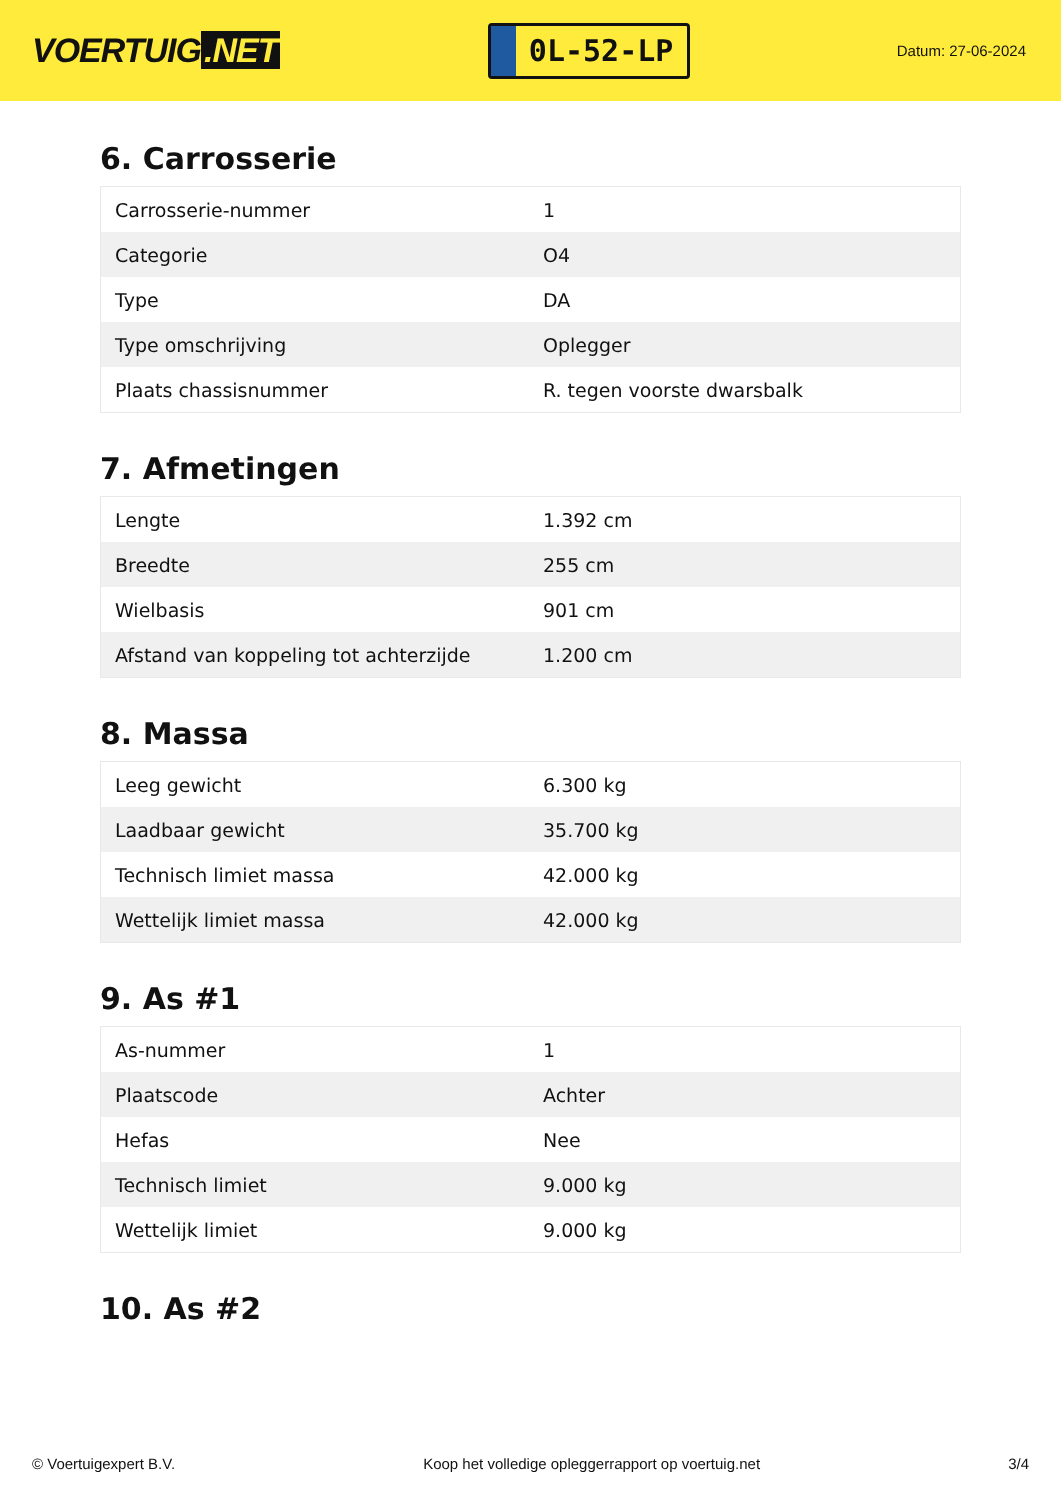VOERTUIG.NET
0L-52-LP
Datum: 27-06-2024
6. Carrosserie
| Carrosserie-nummer | 1 |
| Categorie | O4 |
| Type | DA |
| Type omschrijving | Oplegger |
| Plaats chassisnummer | R. tegen voorste dwarsbalk |
7. Afmetingen
| Lengte | 1.392 cm |
| Breedte | 255 cm |
| Wielbasis | 901 cm |
| Afstand van koppeling tot achterzijde | 1.200 cm |
8. Massa
| Leeg gewicht | 6.300 kg |
| Laadbaar gewicht | 35.700 kg |
| Technisch limiet massa | 42.000 kg |
| Wettelijk limiet massa | 42.000 kg |
9. As #1
| As-nummer | 1 |
| Plaatscode | Achter |
| Hefas | Nee |
| Technisch limiet | 9.000 kg |
| Wettelijk limiet | 9.000 kg |
10. As #2
© Voertuigexpert B.V. Koop het volledige opleggerrapport op voertuig.net 3/4